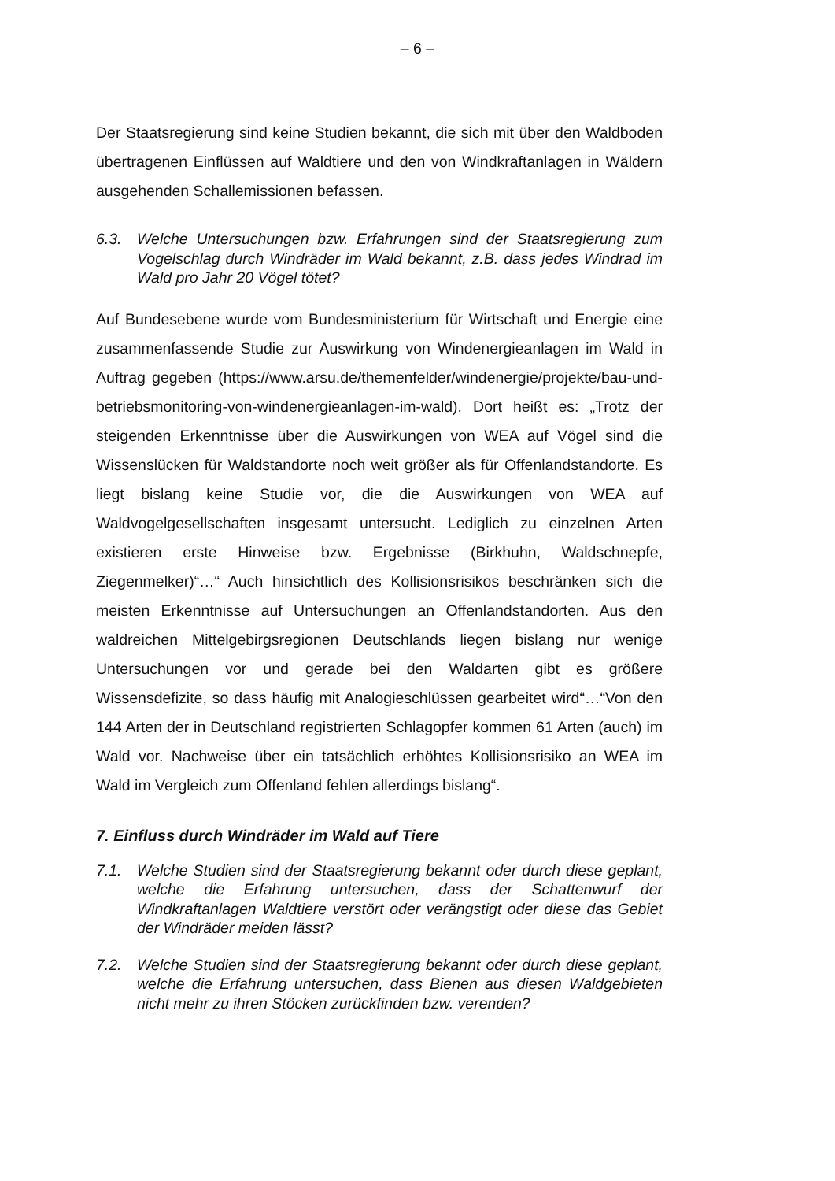– 6 –
Der Staatsregierung sind keine Studien bekannt, die sich mit über den Waldboden übertragenen Einflüssen auf Waldtiere und den von Windkraftanlagen in Wäldern ausgehenden Schallemissionen befassen.
6.3. Welche Untersuchungen bzw. Erfahrungen sind der Staatsregierung zum Vogelschlag durch Windräder im Wald bekannt, z.B. dass jedes Windrad im Wald pro Jahr 20 Vögel tötet?
Auf Bundesebene wurde vom Bundesministerium für Wirtschaft und Energie eine zusammenfassende Studie zur Auswirkung von Windenergieanlagen im Wald in Auftrag gegeben (https://www.arsu.de/themenfelder/windenergie/projekte/bau-und-betriebsmonitoring-von-windenergieanlagen-im-wald). Dort heißt es: „Trotz der steigenden Erkenntnisse über die Auswirkungen von WEA auf Vögel sind die Wissenslücken für Waldstandorte noch weit größer als für Offenlandstandorte. Es liegt bislang keine Studie vor, die die Auswirkungen von WEA auf Waldvogelgesellschaften insgesamt untersucht. Lediglich zu einzelnen Arten existieren erste Hinweise bzw. Ergebnisse (Birkhuhn, Waldschnepfe, Ziegenmelker)“…“ Auch hinsichtlich des Kollisionsrisikos beschränken sich die meisten Erkenntnisse auf Untersuchungen an Offenlandstandorten. Aus den waldreichen Mittelgebirgsregionen Deutschlands liegen bislang nur wenige Untersuchungen vor und gerade bei den Waldarten gibt es größere Wissensdefizite, so dass häufig mit Analogieschlüssen gearbeitet wird“…“Von den 144 Arten der in Deutschland registrierten Schlagopfer kommen 61 Arten (auch) im Wald vor. Nachweise über ein tatsächlich erhöhtes Kollisionsrisiko an WEA im Wald im Vergleich zum Offenland fehlen allerdings bislang“.
7. Einfluss durch Windräder im Wald auf Tiere
7.1. Welche Studien sind der Staatsregierung bekannt oder durch diese geplant, welche die Erfahrung untersuchen, dass der Schattenwurf der Windkraftanlagen Waldtiere verstört oder verängstigt oder diese das Gebiet der Windräder meiden lässt?
7.2. Welche Studien sind der Staatsregierung bekannt oder durch diese geplant, welche die Erfahrung untersuchen, dass Bienen aus diesen Waldgebieten nicht mehr zu ihren Stöcken zurückfinden bzw. verenden?